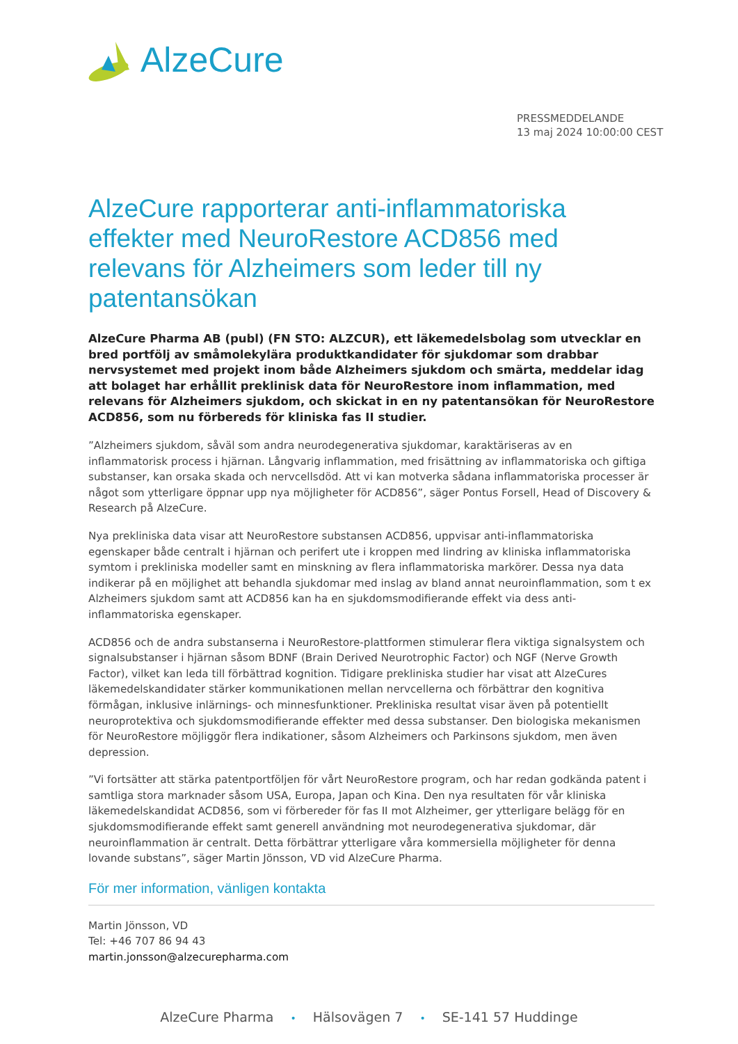AlzeCure
PRESSMEDDELANDE
13 maj 2024 10:00:00 CEST
AlzeCure rapporterar anti-inflammatoriska effekter med NeuroRestore ACD856 med relevans för Alzheimers som leder till ny patentansökan
AlzeCure Pharma AB (publ) (FN STO: ALZCUR), ett läkemedelsbolag som utvecklar en bred portfölj av småmolekylära produktkandidater för sjukdomar som drabbar nervsystemet med projekt inom både Alzheimers sjukdom och smärta, meddelar idag att bolaget har erhållit preklinisk data för NeuroRestore inom inflammation, med relevans för Alzheimers sjukdom, och skickat in en ny patentansökan för NeuroRestore ACD856, som nu förbereds för kliniska fas II studier.
”Alzheimers sjukdom, såväl som andra neurodegenerativa sjukdomar, karaktäriseras av en inflammatorisk process i hjärnan. Långvarig inflammation, med frisättning av inflammatoriska och giftiga substanser, kan orsaka skada och nervcellsdöd. Att vi kan motverka sådana inflammatoriska processer är något som ytterligare öppnar upp nya möjligheter för ACD856”, säger Pontus Forsell, Head of Discovery & Research på AlzeCure.
Nya prekliniska data visar att NeuroRestore substansen ACD856, uppvisar anti-inflammatoriska egenskaper både centralt i hjärnan och perifert ute i kroppen med lindring av kliniska inflammatoriska symtom i prekliniska modeller samt en minskning av flera inflammatoriska markörer. Dessa nya data indikerar på en möjlighet att behandla sjukdomar med inslag av bland annat neuroinflammation, som t ex Alzheimers sjukdom samt att ACD856 kan ha en sjukdomsmodifierande effekt via dess anti-inflammatoriska egenskaper.
ACD856 och de andra substanserna i NeuroRestore-plattformen stimulerar flera viktiga signalsystem och signalsubstanser i hjärnan såsom BDNF (Brain Derived Neurotrophic Factor) och NGF (Nerve Growth Factor), vilket kan leda till förbättrad kognition. Tidigare prekliniska studier har visat att AlzeCures läkemedelskandidater stärker kommunikationen mellan nervcellerna och förbättrar den kognitiva förmågan, inklusive inlärnings- och minnesfunktioner. Prekliniska resultat visar även på potentiellt neuroprotektiva och sjukdomsmodifierande effekter med dessa substanser. Den biologiska mekanismen för NeuroRestore möjliggör flera indikationer, såsom Alzheimers och Parkinsons sjukdom, men även depression.
”Vi fortsätter att stärka patentportföljen för vårt NeuroRestore program, och har redan godkända patent i samtliga stora marknader såsom USA, Europa, Japan och Kina. Den nya resultaten för vår kliniska läkemedelskandidat ACD856, som vi förbereder för fas II mot Alzheimer, ger ytterligare belägg för en sjukdomsmodifierande effekt samt generell användning mot neurodegenerativa sjukdomar, där neuroinflammation är centralt. Detta förbättrar ytterligare våra kommersiella möjligheter för denna lovande substans”, säger Martin Jönsson, VD vid AlzeCure Pharma.
För mer information, vänligen kontakta
Martin Jönsson, VD
Tel: +46 707 86 94 43
martin.jonsson@alzecurepharma.com
AlzeCure Pharma • Hälsovägen 7 • SE-141 57 Huddinge